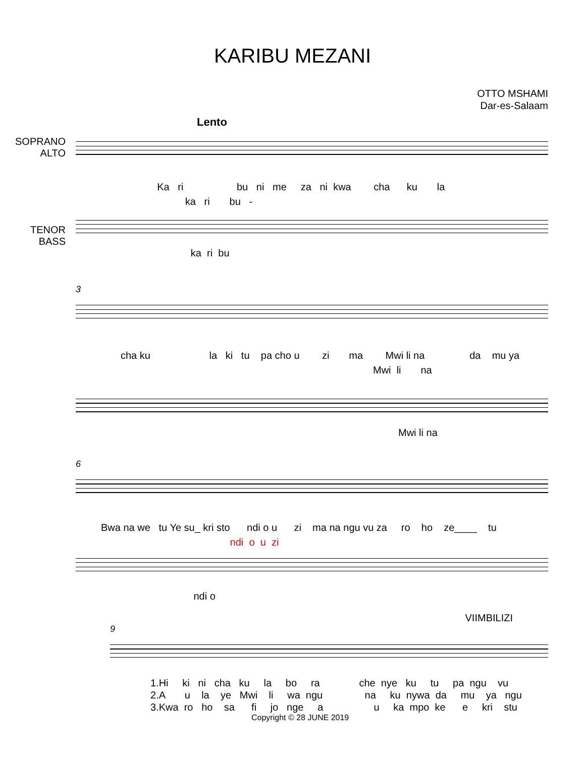KARIBU MEZANI
OTTO MSHAMI
Dar-es-Salaam
Lento
SOPRANO
ALTO
Ka ri bu ni me za ni kwa cha ku la
ka ri bu -
TENOR
BASS
ka ri bu
3
cha ku la ki tu pa cho u zi ma Mwi li na da mu ya
Mwi li na
Mwi li na
6
Bwa na we tu Ye su_ kri sto ndi o u zi ma na ngu vu za ro ho ze____ tu
ndi o u zi
ndi o
VIIMBILIZI
9
1.Hi ki ni cha ku la bo ra che nye ku tu pa ngu vu 2.A u la ye Mwi li wa ngu na ku nywa da mu ya ngu 3.Kwa ro ho sa fi jo nge a u ka mpo ke e kri stu
Copyright © 28 JUNE 2019